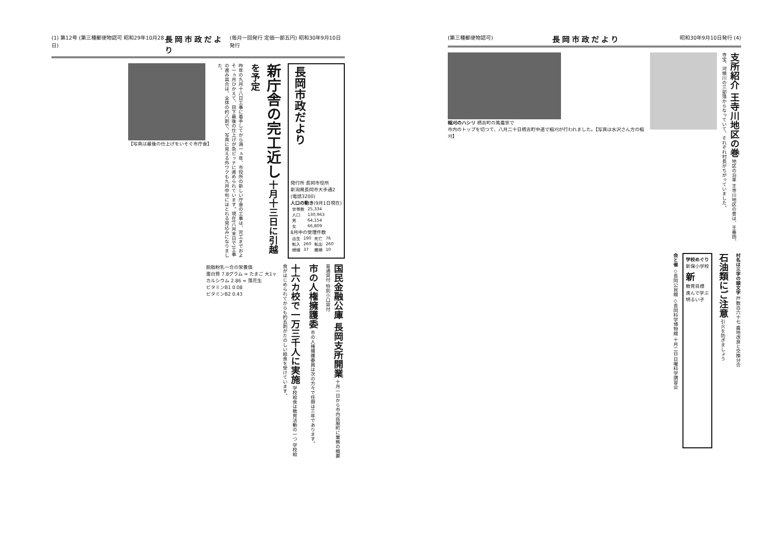(1) 第12号 (第三種郵便物認可 昭和29年10月28日) 長岡市政だより (毎月一回発行 定価一部五円) 昭和30年9月10日発行
長岡市政だより
発行所 長岡市役所
新潟県長岡市大手通2
(電話3200)
人口の動き(9月1日現在)
| 世帯数 | 25,334 |
| 人口 | 130,963 |
| 男 | 64,154 |
| 女 | 66,809 |
8月中の受理件数
| 出生 | 190 | 死亡 | 76 |
| 転入 | 260 | 転出 | 260 |
| 婚姻 | 37 | 離婚 | 10 |
新庁舎の完工近し 十月十三日に引越を予定
昨年の九月十八日工事に着手してから満一ヵ年、市役所の新しい庁舎の工事は、完工までおよそ一ヵ月ひかえて、目下最後の仕上げが急ピッチに進められています。現在(八月末日で)工事の進み具合は、全体の約八割で、写真に見える外ワクも九月中旬にはとれる見込みになりました。
【写真は最後の仕上げをいそぐ市庁舎】
国民金融公庫 長岡支所開業 十月一日から市内呉服町に業務の概要 普通貸付 特別小口貸付
市の人権擁護委 市の人権擁護委員は次の方々で任期は三年であります。
十六カ校で一万三千人に実施 学校給食は教育活動の一つ 学校給食がはじめられてからも約五割がたのしい給食を受けています。
脱脂粉乳一合の栄養価
蛋白質 7.8グラム = たまご 大1ヶ
カルシウム 2.86 = 落花生
ビタミンB1 0.08
ビタミンB2 0.43
(第三種郵便物認可) 長岡市政だより 昭和30年9月10日発行 (4)
支所紹介 王寺川地区の巻 地区の沿革 王寺川地区の昔は、王番田、寺宝、河根川の三部落からなっていて、それぞれ村長がちがっていました。
稲刈のハシリ 栖吉町の篤農家で
市内のトップを切つて、八月二十日栖吉町中道で稲刈が行われました。【写真は水沢さん方の稲刈】
村名は三字の頭文字 戸数百六十七 農地改良と交換分合
石油類にご注意 引火を防ぎましょう
学校めぐり
新保小学校
新
教育目標
進んで学ぶ
明るい子
会と催 ◇長岡公民館 ◇長岡科学博物館 十月二日 日曜科学講習会